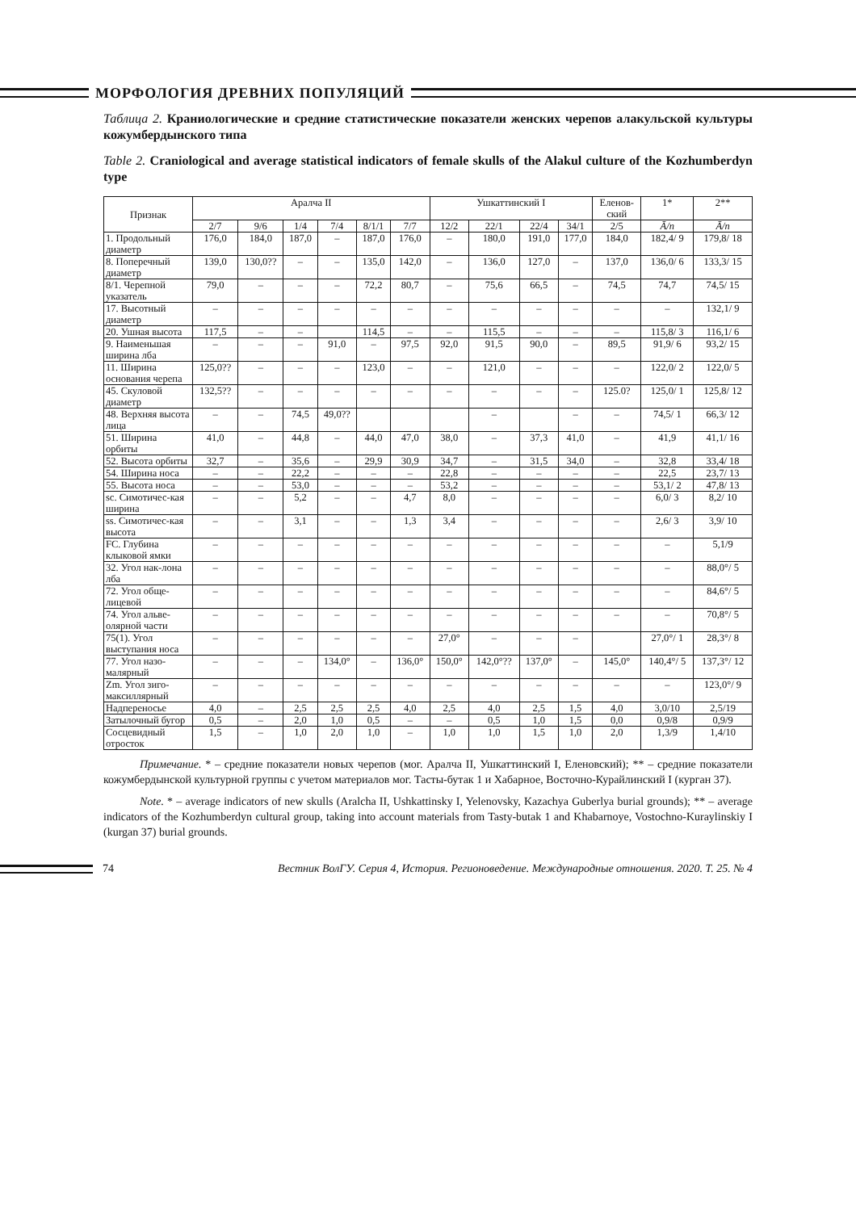МОРФОЛОГИЯ ДРЕВНИХ ПОПУЛЯЦИЙ
Таблица 2. Краниологические и средние статистические показатели женских черепов алакульской культуры кожумбердынского типа
Table 2. Craniological and average statistical indicators of female skulls of the Alakul culture of the Kozhumberdyn type
| Признак | Аралча II | | | | | | Ушкаттинский I | | | | Еленов- ский | 1* | 2** |
| --- | --- | --- | --- | --- | --- | --- | --- | --- | --- | --- | --- | --- | --- |
| | 2/7 | 9/6 | 1/4 | 7/4 | 8/1/1 | 7/7 | 12/2 | 22/1 | 22/4 | 34/1 | 2/5 | Ā/n | Ā/n |
| 1. Продольный диаметр | 176,0 | 184,0 | 187,0 | – | 187,0 | 176,0 | – | 180,0 | 191,0 | 177,0 | 184,0 | 182,4/ 9 | 179,8/ 18 |
| 8. Поперечный диаметр | 139,0 | 130,0?? | – | – | 135,0 | 142,0 | – | 136,0 | 127,0 | – | 137,0 | 136,0/ 6 | 133,3/ 15 |
| 8/1. Черепной указатель | 79,0 | – | – | – | 72,2 | 80,7 | – | 75,6 | 66,5 | – | 74,5 | 74,7 | 74,5/ 15 |
| 17. Высотный диаметр | – | – | – | – | – | – | – | – | – | – | – | – | 132,1/ 9 |
| 20. Ушная высота | 117,5 | – | – | | 114,5 | – | – | 115,5 | – | – | – | 115,8/ 3 | 116,1/ 6 |
| 9. Наименьшая ширина лба | – | – | – | 91,0 | – | 97,5 | 92,0 | 91,5 | 90,0 | – | 89,5 | 91,9/ 6 | 93,2/ 15 |
| 11. Ширина основания черепа | 125,0?? | – | – | – | 123,0 | – | – | 121,0 | – | – | – | 122,0/ 2 | 122,0/ 5 |
| 45. Скуловой диаметр | 132,5?? | – | – | – | – | – | – | – | – | – | 125.0? | 125,0/ 1 | 125,8/ 12 |
| 48. Верхняя высота лица | – | – | 74,5 | 49,0?? | | | | – | | – | – | 74,5/ 1 | 66,3/ 12 |
| 51. Ширина орбиты | 41,0 | – | 44,8 | – | 44,0 | 47,0 | 38,0 | – | 37,3 | 41,0 | – | 41,9 | 41,1/ 16 |
| 52. Высота орбиты | 32,7 | – | 35,6 | – | 29,9 | 30,9 | 34,7 | – | 31,5 | 34,0 | – | 32,8 | 33,4/ 18 |
| 54. Ширина носа | – | – | 22,2 | – | – | – | 22,8 | – | – | – | – | 22,5 | 23,7/ 13 |
| 55. Высота носа | – | – | 53,0 | – | – | – | 53,2 | – | – | – | – | 53,1/ 2 | 47,8/ 13 |
| sc. Симотичес-кая ширина | – | – | 5,2 | – | – | 4,7 | 8,0 | – | – | – | – | 6,0/ 3 | 8,2/ 10 |
| ss. Симотичес-кая высота | – | – | 3,1 | – | – | 1,3 | 3,4 | – | – | – | – | 2,6/ 3 | 3,9/ 10 |
| FC. Глубина клыковой ямки | – | – | – | – | – | – | – | – | – | – | – | – | 5,1/9 |
| 32. Угол нак-лона лба | – | – | – | – | – | – | – | – | – | – | – | – | 88,0°/ 5 |
| 72. Угол обще-лицевой | – | – | – | – | – | – | – | – | – | – | – | – | 84,6°/ 5 |
| 74. Угол альве-олярной части | – | – | – | – | – | – | – | – | – | – | – | – | 70,8°/ 5 |
| 75(1). Угол выступания носа | – | – | – | – | – | – | 27,0° | – | – | – | | 27,0°/ 1 | 28,3°/ 8 |
| 77. Угол назо-малярный | – | – | – | 134,0° | – | 136,0° | 150,0° | 142,0°?? | 137,0° | – | 145,0° | 140,4°/ 5 | 137,3°/ 12 |
| Zm. Угол зиго-максиллярный | – | – | – | – | – | – | – | – | – | – | – | – | 123,0°/ 9 |
| Надпереносье | 4,0 | – | 2,5 | 2,5 | 2,5 | 4,0 | 2,5 | 4,0 | 2,5 | 1,5 | 4,0 | 3,0/10 | 2,5/19 |
| Затылочный бугор | 0,5 | – | 2,0 | 1,0 | 0,5 | – | – | 0,5 | 1,0 | 1,5 | 0,0 | 0,9/8 | 0,9/9 |
| Сосцевидный отросток | 1,5 | – | 1,0 | 2,0 | 1,0 | – | 1,0 | 1,0 | 1,5 | 1,0 | 2,0 | 1,3/9 | 1,4/10 |
Примечание. * – средние показатели новых черепов (мог. Аралча II, Ушкаттинский I, Еленовский); ** – средние показатели кожумбердынской культурной группы с учетом материалов мог. Тасты-бутак 1 и Хабарное, Восточно-Курайлинский I (курган 37).
Note. * – average indicators of new skulls (Aralcha II, Ushkattinsky I, Yelenovsky, Kazachya Guberlya burial grounds); ** – average indicators of the Kozhumberdyn cultural group, taking into account materials from Tasty-butak 1 and Khabarnoye, Vostochno-Kuraylinskiy I (kurgan 37) burial grounds.
74 Вестник ВолГУ. Серия 4, История. Регионоведение. Международные отношения. 2020. Т. 25. № 4